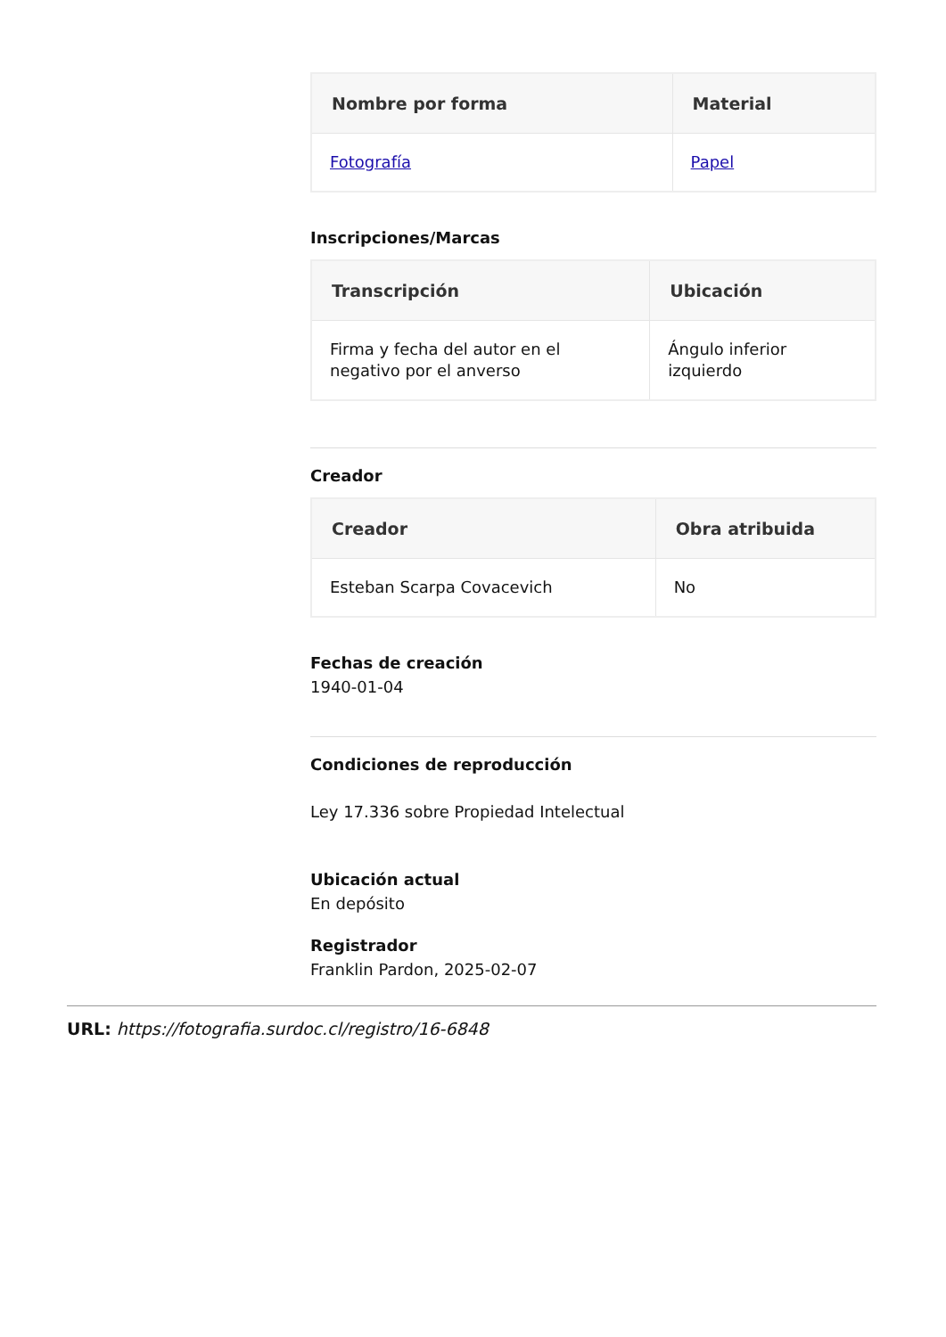| Nombre por forma | Material |
| --- | --- |
| Fotografía | Papel |
Inscripciones/Marcas
| Transcripción | Ubicación |
| --- | --- |
| Firma y fecha del autor en el negativo por el anverso | Ángulo inferior izquierdo |
Creador
| Creador | Obra atribuida |
| --- | --- |
| Esteban Scarpa Covacevich | No |
Fechas de creación
1940-01-04
Condiciones de reproducción
Ley 17.336 sobre Propiedad Intelectual
Ubicación actual
En depósito
Registrador
Franklin Pardon, 2025-02-07
URL: https://fotografia.surdoc.cl/registro/16-6848